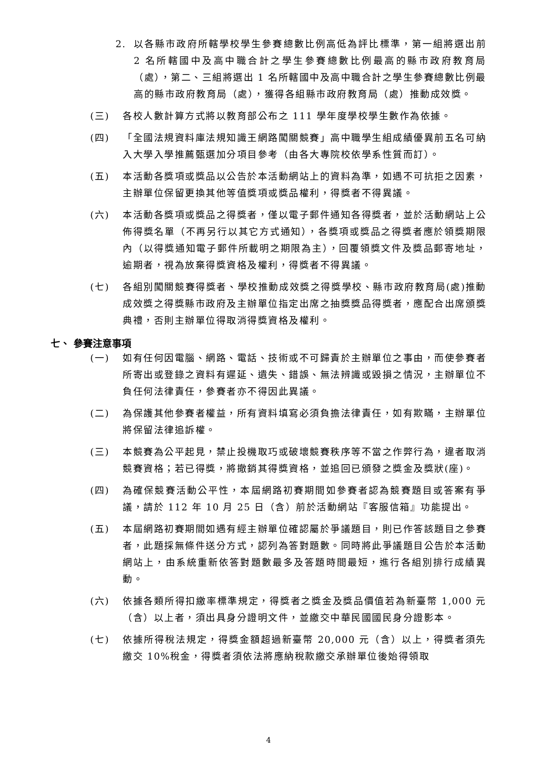2. 以各縣市政府所轄學校學生參賽總數比例高低為評比標準，第一組將選出前 2 名所轄國中及高中職合計之學生參賽總數比例最高的縣市政府教育局（處），第二、三組將選出 1 名所轄國中及高中職合計之學生參賽總數比例最高的縣市政府教育局（處），獲得各組縣市政府教育局（處）推動成效獎。
(三) 各校人數計算方式將以教育部公布之 111 學年度學校學生數作為依據。
(四) 「全國法規資料庫法規知識王網路闖關競賽」高中職學生組成績優異前五名可納入大學入學推薦甄選加分項目參考（由各大專院校依學系性質而訂）。
(五) 本活動各獎項或獎品以公告於本活動網站上的資料為準，如遇不可抗拒之因素，主辦單位保留更換其他等值獎項或獎品權利，得獎者不得異議。
(六) 本活動各獎項或獎品之得獎者，僅以電子郵件通知各得獎者，並於活動網站上公佈得獎名單（不再另行以其它方式通知），各獎項或獎品之得獎者應於領獎期限內（以得獎通知電子郵件所載明之期限為主），回覆領獎文件及獎品郵寄地址，逾期者，視為放棄得獎資格及權利，得獎者不得異議。
(七) 各組別闖關競賽得獎者、學校推動成效獎之得獎學校、縣市政府教育局(處)推動成效獎之得獎縣市政府及主辦單位指定出席之抽獎獎品得獎者，應配合出席頒獎典禮，否則主辦單位得取消得獎資格及權利。
七、 參賽注意事項
(一) 如有任何因電腦、網路、電話、技術或不可歸責於主辦單位之事由，而使參賽者所寄出或登錄之資料有遲延、遺失、錯誤、無法辨識或毀損之情況，主辦單位不負任何法律責任，參賽者亦不得因此異議。
(二) 為保護其他參賽者權益，所有資料填寫必須負擔法律責任，如有欺瞞，主辦單位將保留法律追訴權。
(三) 本競賽為公平起見，禁止投機取巧或破壞競賽秩序等不當之作弊行為，違者取消競賽資格；若已得獎，將撤銷其得獎資格，並追回已頒發之獎金及獎狀(座)。
(四) 為確保競賽活動公平性，本屆網路初賽期間如參賽者認為競賽題目或答案有爭議，請於 112 年 10 月 25 日（含）前於活動網站『客服信箱』功能提出。
(五) 本屆網路初賽期間如遇有經主辦單位確認屬於爭議題目，則已作答該題目之參賽者，此題採無條件送分方式，認列為答對題數。同時將此爭議題目公告於本活動網站上，由系統重新依答對題數最多及答題時間最短，進行各組別排行成績異動。
(六) 依據各類所得扣繳率標準規定，得獎者之獎金及獎品價值若為新臺幣 1,000 元（含）以上者，須出具身分證明文件，並繳交中華民國國民身分證影本。
(七) 依據所得稅法規定，得獎金額超過新臺幣 20,000 元（含）以上，得獎者須先繳交 10%稅金，得獎者須依法將應納稅款繳交承辦單位後始得領取
4